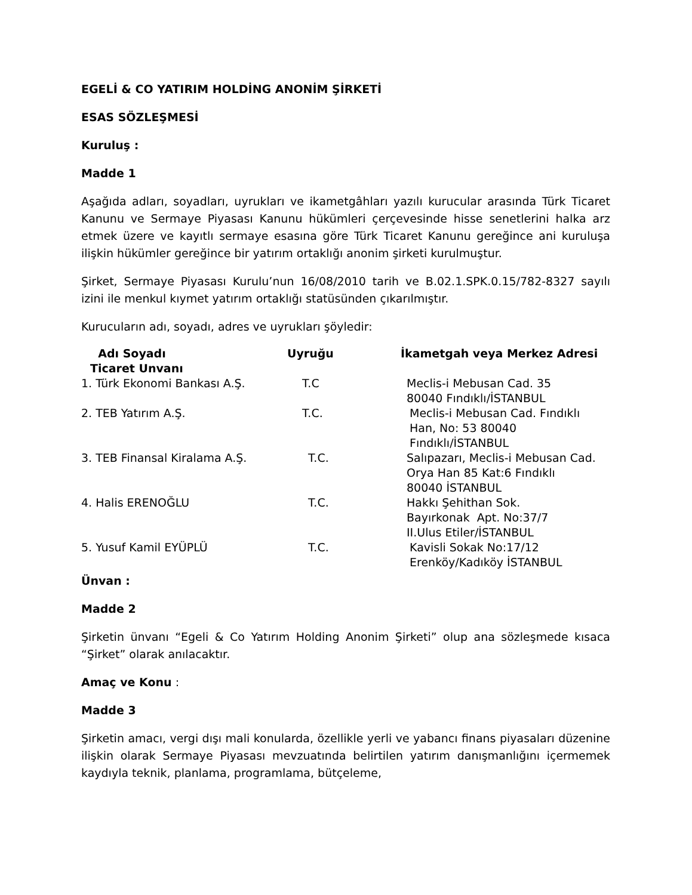EGELİ & CO YATIRIM HOLDİNG ANONİM ŞİRKETİ
ESAS SÖZLEŞMESİ
Kuruluş :
Madde 1
Aşağıda adları, soyadları, uyrukları ve ikametgâhları yazılı kurucular arasında Türk Ticaret Kanunu ve Sermaye Piyasası Kanunu hükümleri çerçevesinde hisse senetlerini halka arz etmek üzere ve kayıtlı sermaye esasına göre Türk Ticaret Kanunu gereğince ani kuruluşa ilişkin hükümler gereğince bir yatırım ortaklığı anonim şirketi kurulmuştur.
Şirket, Sermaye Piyasası Kurulu’nun 16/08/2010 tarih ve B.02.1.SPK.0.15/782-8327 sayılı izini ile menkul kıymet yatırım ortaklığı statüsünden çıkarılmıştır.
Kurucuların adı, soyadı, adres ve uyrukları şöyledir:
| Adı Soyadı Ticaret Unvanı | Uyruğu | İkametgah veya Merkez Adresi |
| --- | --- | --- |
| 1. Türk Ekonomi Bankası A.Ş. | T.C | Meclis-i Mebusan Cad. 35 80040 Fındıklı/İSTANBUL |
| 2. TEB Yatırım A.Ş. | T.C. | Meclis-i Mebusan Cad. Fındıklı Han, No: 53 80040 Fındıklı/İSTANBUL |
| 3. TEB Finansal Kiralama A.Ş. | T.C. | Salıpazarı, Meclis-i Mebusan Cad. Orya Han 85 Kat:6 Fındıklı 80040 İSTANBUL |
| 4. Halis ERENOĞLU | T.C. | Hakkı Şehithan Sok. Bayırkonak Apt. No:37/7 II.Ulus Etiler/İSTANBUL |
| 5. Yusuf Kamil EYÜPLÜ | T.C. | Kavisli Sokak No:17/12 Erenköy/Kadıköy İSTANBUL |
Ünvan :
Madde 2
Şirketin ünvanı “Egeli & Co Yatırım Holding Anonim Şirketi” olup ana sözleşmede kısaca “Şirket” olarak anılacaktır.
Amaç ve Konu :
Madde 3
Şirketin amacı, vergi dışı mali konularda, özellikle yerli ve yabancı finans piyasaları düzenine ilişkin olarak Sermaye Piyasası mevzuatında belirtilen yatırım danışmanlığını içermemek kaydıyla teknik, planlama, programlama, bütçeleme,